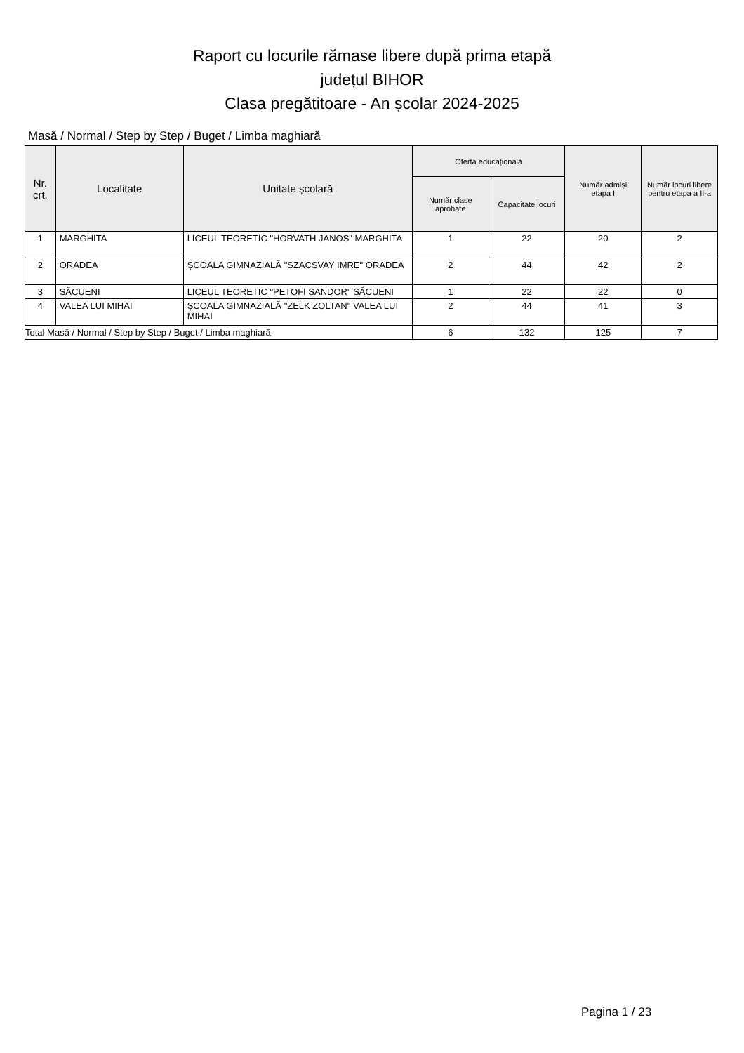Raport cu locurile rămase libere după prima etapă
județul BIHOR
Clasa pregătitoare - An școlar 2024-2025
Masă / Normal / Step by Step / Buget / Limba maghiară
| Nr. crt. | Localitate | Unitate școlară | Oferta educațională | | Număr admiși etapa I | Număr locuri libere pentru etapa a II-a |
| --- | --- | --- | --- | --- | --- | --- |
| | | | Număr clase aprobate | Capacitate locuri | | |
| 1 | MARGHITA | LICEUL TEORETIC "HORVATH JANOS" MARGHITA | 1 | 22 | 20 | 2 |
| 2 | ORADEA | ȘCOALA GIMNAZIALĂ "SZACSVAY IMRE" ORADEA | 2 | 44 | 42 | 2 |
| 3 | SĂCUENI | LICEUL TEORETIC "PETOFI SANDOR" SĂCUENI | 1 | 22 | 22 | 0 |
| 4 | VALEA LUI MIHAI | ȘCOALA GIMNAZIALĂ "ZELK ZOLTAN" VALEA LUI MIHAI | 2 | 44 | 41 | 3 |
| Total Masă / Normal / Step by Step / Buget / Limba maghiară | | | 6 | 132 | 125 | 7 |
Pagina 1 / 23